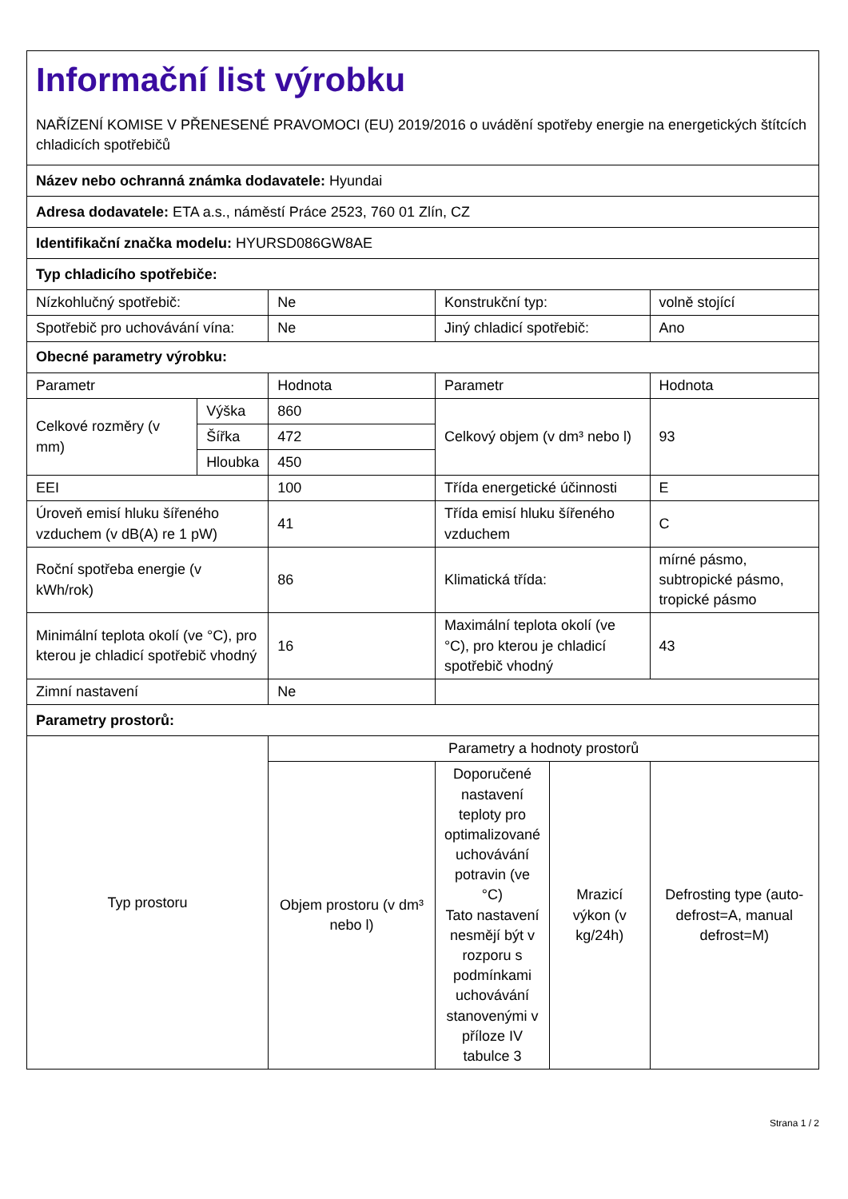| Informační list výrobku NAŘÍZENÍ KOMISE V PŘENESENÉ PRAVOMOCI (EU) 2019/2016 o uvádění spotřeby energie na energetických štítcích chladicích spotřebičů | | | | | |
| Název nebo ochranná známka dodavatele: Hyundai | | | | | |
| Adresa dodavatele: ETA a.s., náměstí Práce 2523, 760 01 Zlín, CZ | | | | | |
| Identifikační značka modelu: HYURSD086GW8AE | | | | | |
| Typ chladicího spotřebiče: | | | | | |
| Nízkohlučný spotřebič: | | Ne | Konstrukční typ: | | volně stojící |
| Spotřebič pro uchovávání vína: | | Ne | Jiný chladicí spotřebič: | | Ano |
| Obecné parametry výrobku: | | | | | |
| Parametr | | Hodnota | Parametr | | Hodnota |
| Celkové rozměry (v mm) | Výška | 860 | Celkový objem (v dm³ nebo l) | | 93 |
| | Šířka | 472 | | | |
| | Hloubka | 450 | | | |
| EEI | | 100 | Třída energetické účinnosti | | E |
| Úroveň emisí hluku šířeného vzduchem (v dB(A) re 1 pW) | | 41 | Třída emisí hluku šířeného vzduchem | | C |
| Roční spotřeba energie (v kWh/rok) | | 86 | Klimatická třída: | | mírné pásmo, subtropické pásmo, tropické pásmo |
| Minimální teplota okolí (ve °C), pro kterou je chladicí spotřebič vhodný | | 16 | Maximální teplota okolí (ve °C), pro kterou je chladicí spotřebič vhodný | | 43 |
| Zimní nastavení | | Ne | | | |
| Parametry prostorů: | | | | | |
| Typ prostoru | | Parametry a hodnoty prostorů | | | |
| | | Objem prostoru (v dm³ nebo l) | Doporučené nastavení teploty pro optimalizované uchovávání potravin (ve °C) Tato nastavení nesmějí být v rozporu s podmínkami uchovávání stanovenými v příloze IV tabulce 3 | Mrazicí výkon (v kg/24h) | Defrosting type (auto-defrost=A, manual defrost=M) |
Strana 1 / 2